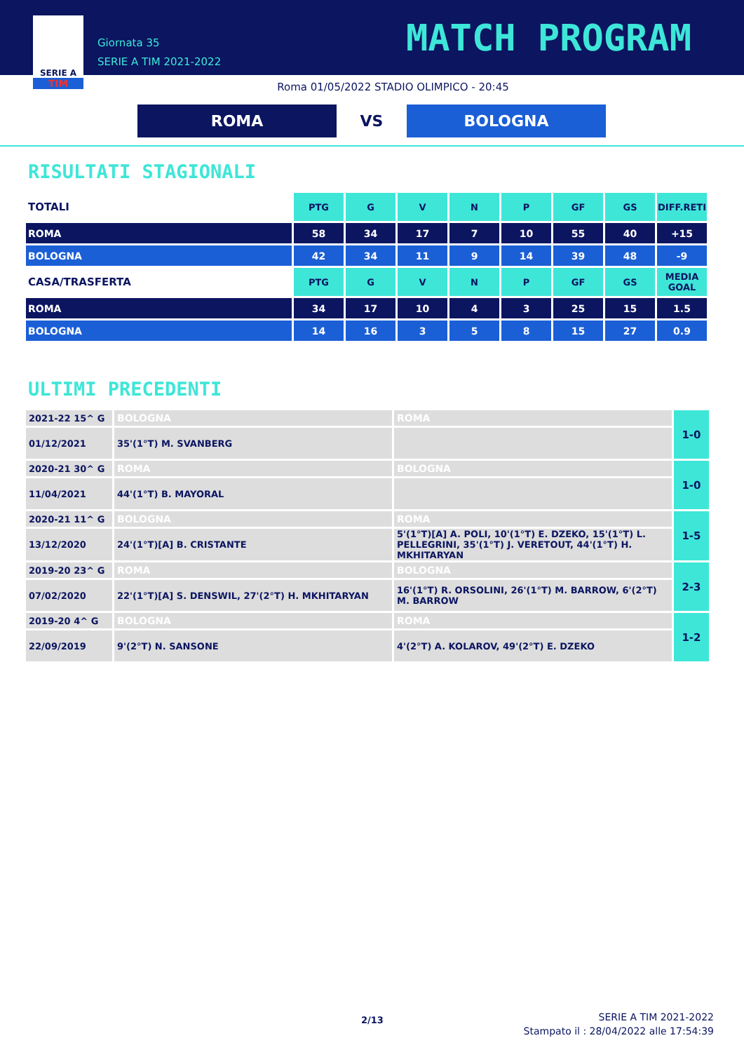SERIE A
TIM
Giornata 35
SERIE A TIM 2021-2022
MATCH PROGRAM
Roma 01/05/2022 STADIO OLIMPICO - 20:45
ROMA
VS
BOLOGNA
RISULTATI STAGIONALI
| TOTALI | PTG | G | V | N | P | GF | GS | DIFF.RETI |
| ROMA | 58 | 34 | 17 | 7 | 10 | 55 | 40 | +15 |
| BOLOGNA | 42 | 34 | 11 | 9 | 14 | 39 | 48 | -9 |
| CASA/TRASFERTA | PTG | G | V | N | P | GF | GS | MEDIA GOAL |
| ROMA | 34 | 17 | 10 | 4 | 3 | 25 | 15 | 1.5 |
| BOLOGNA | 14 | 16 | 3 | 5 | 8 | 15 | 27 | 0.9 |
ULTIMI PRECEDENTI
| 2021-22 15^ G | BOLOGNA | ROMA | 1-0 |
| 01/12/2021 | 35'(1°T) M. SVANBERG | | |
| 2020-21 30^ G | ROMA | BOLOGNA | 1-0 |
| 11/04/2021 | 44'(1°T) B. MAYORAL | | |
| 2020-21 11^ G | BOLOGNA | ROMA | 1-5 |
| 13/12/2020 | 24'(1°T)[A] B. CRISTANTE | 5'(1°T)[A] A. POLI, 10'(1°T) E. DZEKO, 15'(1°T) L. PELLEGRINI, 35'(1°T) J. VERETOUT, 44'(1°T) H. MKHITARYAN | |
| 2019-20 23^ G | ROMA | BOLOGNA | 2-3 |
| 07/02/2020 | 22'(1°T)[A] S. DENSWIL, 27'(2°T) H. MKHITARYAN | 16'(1°T) R. ORSOLINI, 26'(1°T) M. BARROW, 6'(2°T) M. BARROW | |
| 2019-20 4^ G | BOLOGNA | ROMA | 1-2 |
| 22/09/2019 | 9'(2°T) N. SANSONE | 4'(2°T) A. KOLAROV, 49'(2°T) E. DZEKO | |
2/13
SERIE A TIM 2021-2022
Stampato il : 28/04/2022 alle 17:54:39